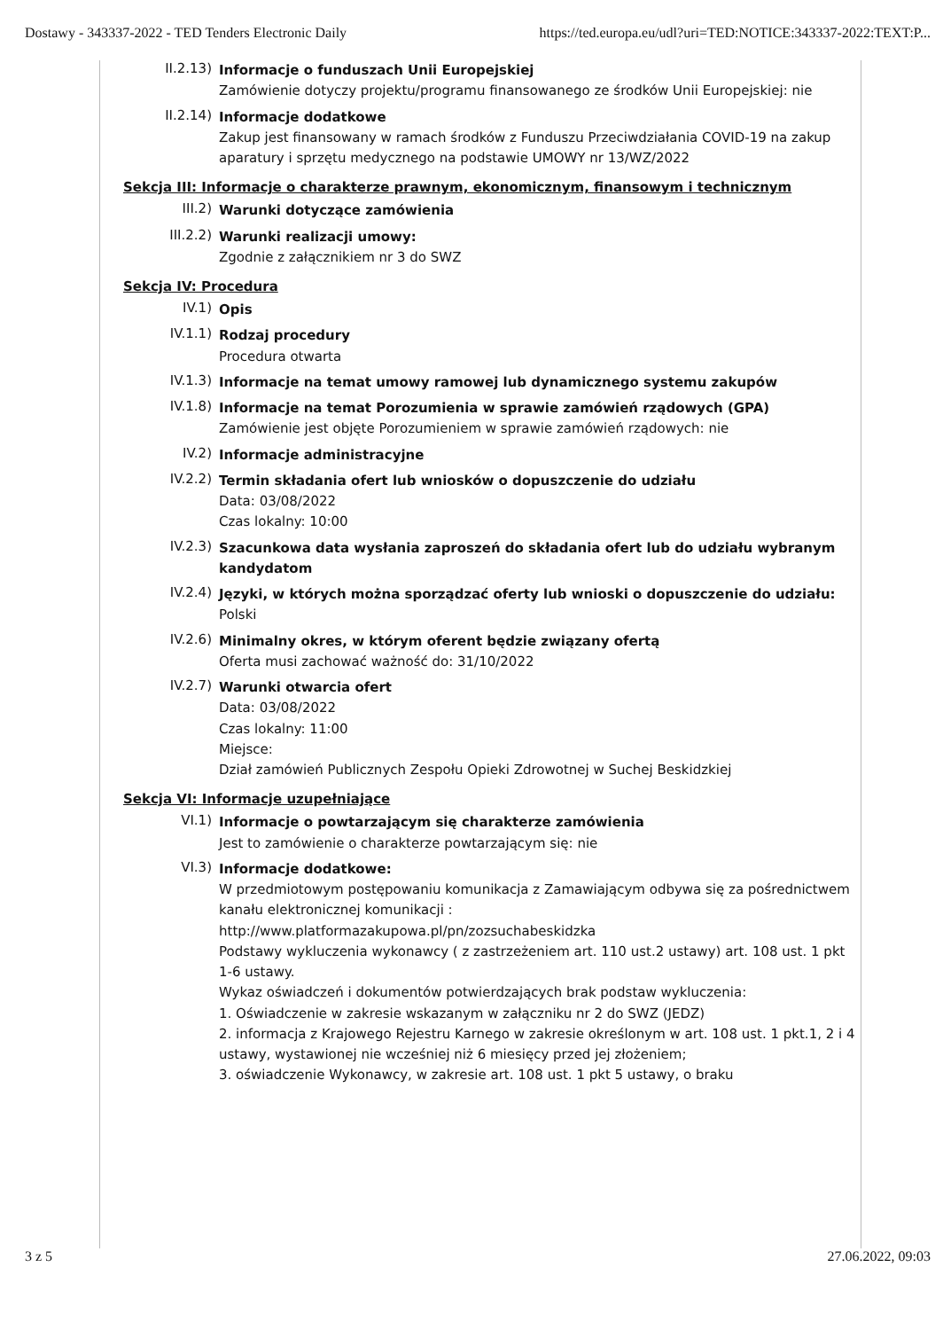Dostawy - 343337-2022 - TED Tenders Electronic Daily https://ted.europa.eu/udl?uri=TED:NOTICE:343337-2022:TEXT:P...
II.2.13)
Informacje o funduszach Unii Europejskiej
Zamówienie dotyczy projektu/programu finansowanego ze środków Unii Europejskiej: nie
II.2.14)
Informacje dodatkowe
Zakup jest finansowany w ramach środków z Funduszu Przeciwdziałania COVID-19 na zakup aparatury i sprzętu medycznego na podstawie UMOWY nr 13/WZ/2022
Sekcja III: Informacje o charakterze prawnym, ekonomicznym, finansowym i technicznym
III.2)
Warunki dotyczące zamówienia
III.2.2)
Warunki realizacji umowy:
Zgodnie z załącznikiem nr 3 do SWZ
Sekcja IV: Procedura
IV.1)
Opis
IV.1.1)
Rodzaj procedury
Procedura otwarta
IV.1.3)
Informacje na temat umowy ramowej lub dynamicznego systemu zakupów
IV.1.8)
Informacje na temat Porozumienia w sprawie zamówień rządowych (GPA)
Zamówienie jest objęte Porozumieniem w sprawie zamówień rządowych: nie
IV.2)
Informacje administracyjne
IV.2.2)
Termin składania ofert lub wniosków o dopuszczenie do udziału
Data: 03/08/2022
Czas lokalny: 10:00
IV.2.3)
Szacunkowa data wysłania zaproszeń do składania ofert lub do udziału wybranym kandydatom
IV.2.4)
Języki, w których można sporządzać oferty lub wnioski o dopuszczenie do udziału:
Polski
IV.2.6)
Minimalny okres, w którym oferent będzie związany ofertą
Oferta musi zachować ważność do: 31/10/2022
IV.2.7)
Warunki otwarcia ofert
Data: 03/08/2022
Czas lokalny: 11:00
Miejsce:
Dział zamówień Publicznych Zespołu Opieki Zdrowotnej w Suchej Beskidzkiej
Sekcja VI: Informacje uzupełniające
VI.1)
Informacje o powtarzającym się charakterze zamówienia
Jest to zamówienie o charakterze powtarzającym się: nie
VI.3)
Informacje dodatkowe:
W przedmiotowym postępowaniu komunikacja z Zamawiającym odbywa się za pośrednictwem kanału elektronicznej komunikacji :
http://www.platformazakupowa.pl/pn/zozsuchabeskidzka
Podstawy wykluczenia wykonawcy ( z zastrzeżeniem art. 110 ust.2 ustawy) art. 108 ust. 1 pkt 1-6 ustawy.
Wykaz oświadczeń i dokumentów potwierdzających brak podstaw wykluczenia:
1. Oświadczenie w zakresie wskazanym w załączniku nr 2 do SWZ (JEDZ)
2. informacja z Krajowego Rejestru Karnego w zakresie określonym w art. 108 ust. 1 pkt.1, 2 i 4 ustawy, wystawionej nie wcześniej niż 6 miesięcy przed jej złożeniem;
3. oświadczenie Wykonawcy, w zakresie art. 108 ust. 1 pkt 5 ustawy, o braku
3 z 5 27.06.2022, 09:03